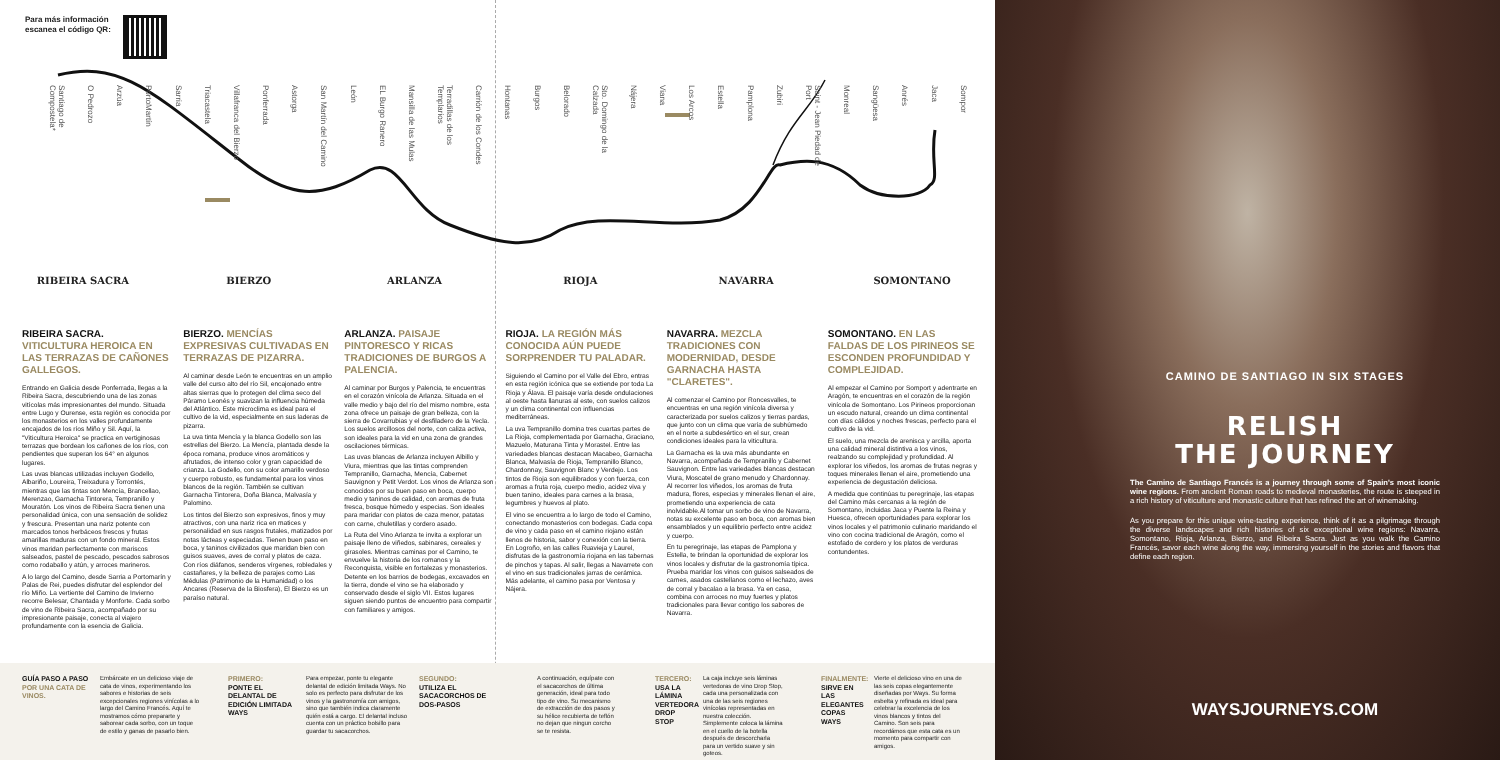Para más información
escanea el código QR:
Santiago de Compostela* O Pedrozo Arzúa PortoMartín Sarria Triacastela Villafranca del Bierzo Ponferrada Astorga San Martín del Camino León EL Burgo Ranero Mansilla de las Mulas Terradillas de los Templarios Carrión de los Condes Hontanas Burgos Belorado Sto. Domingo de la Calzada Nájera Viana Los Arcos Estella Pamplona Zubiri Saint - Jean Piedad de Port Monreal Sangüesa Anrés Jaca Sompor
RIBEIRA SACRA BIERZO ARLANZA RIOJA NAVARRA SOMONTANO
RIBEIRA SACRA. VITICULTURA HEROICA EN LAS TERRAZAS DE CAÑONES GALLEGOS.
Entrando en Galicia desde Ponferrada, llegas a la Ribeira Sacra, descubriendo una de las zonas vitícolas más impresionantes del mundo. Situada entre Lugo y Ourense, esta región es conocida por los monasterios en los valles profundamente encajados de los ríos Miño y Sil. Aquí, la "Viticultura Heroica" se practica en vertiginosas terrazas que bordean los cañones de los ríos, con pendientes que superan los 64° en algunos lugares.
Las uvas blancas utilizadas incluyen Godello, Albariño, Loureira, Treixadura y Torrontés, mientras que las tintas son Mencía, Brancellao, Merenzao, Garnacha Tintorera, Tempranillo y Mouratón. Los vinos de Ribeira Sacra tienen una personalidad única, con una sensación de solidez y frescura. Presentan una nariz potente con marcados tonos herbáceos frescos y frutas amarillas maduras con un fondo mineral. Estos vinos maridan perfectamente con mariscos salseados, pastel de pescado, pescados sabrosos como rodaballo y atún, y arroces marineros.
A lo largo del Camino, desde Sarria a Portomarín y Palas de Rei, puedes disfrutar del esplendor del río Miño. La vertiente del Camino de Invierno recorre Belesar, Chantada y Monforte. Cada sorbo de vino de Ribeira Sacra, acompañado por su impresionante paisaje, conecta al viajero profundamente con la esencia de Galicia.
BIERZO. MENCÍAS EXPRESIVAS CULTIVADAS EN TERRAZAS DE PIZARRA.
Al caminar desde León te encuentras en un amplio valle del curso alto del río Sil, encajonado entre altas sierras que lo protegen del clima seco del Páramo Leonés y suavizan la influencia húmeda del Atlántico. Este microclima es ideal para el cultivo de la vid, especialmente en sus laderas de pizarra.
La uva tinta Mencía y la blanca Godello son las estrellas del Bierzo. La Mencía, plantada desde la época romana, produce vinos aromáticos y afrutados, de intenso color y gran capacidad de crianza. La Godello, con su color amarillo verdoso y cuerpo robusto, es fundamental para los vinos blancos de la región. También se cultivan Garnacha Tintorera, Doña Blanca, Malvasía y Palomino.
Los tintos del Bierzo son expresivos, finos y muy atractivos, con una nariz rica en matices y personalidad en sus rasgos frutales, matizados por notas lácteas y especiadas. Tienen buen paso en boca, y taninos civilizados que maridan bien con guisos suaves, aves de corral y platos de caza. Con ríos diáfanos, senderos vírgenes, robledales y castañares, y la belleza de parajes como Las Médulas (Patrimonio de la Humanidad) o los Ancares (Reserva de la Biosfera), El Bierzo es un paraíso natural.
ARLANZA. PAISAJE PINTORESCO Y RICAS TRADICIONES DE BURGOS A PALENCIA.
Al caminar por Burgos y Palencia, te encuentras en el corazón vinícola de Arlanza. Situada en el valle medio y bajo del río del mismo nombre, esta zona ofrece un paisaje de gran belleza, con la sierra de Covarrubias y el desfiladero de la Yecla. Los suelos arcillosos del norte, con caliza activa, son ideales para la vid en una zona de grandes oscilaciones térmicas.
Las uvas blancas de Arlanza incluyen Albillo y Viura, mientras que las tintas comprenden Tempranillo, Garnacha, Mencía, Cabernet Sauvignon y Petit Verdot. Los vinos de Arlanza son conocidos por su buen paso en boca, cuerpo medio y taninos de calidad, con aromas de fruta fresca, bosque húmedo y especias. Son ideales para maridar con platos de caza menor, patatas con carne, chuletillas y cordero asado.
La Ruta del Vino Arlanza te invita a explorar un paisaje lleno de viñedos, sabinares, cereales y girasoles. Mientras caminas por el Camino, te envuelve la historia de los romanos y la Reconquista, visible en fortalezas y monasterios. Detente en los barrios de bodegas, excavados en la tierra, donde el vino se ha elaborado y conservado desde el siglo VII. Estos lugares siguen siendo puntos de encuentro para compartir con familiares y amigos.
RIOJA. LA REGIÓN MÁS CONOCIDA AÚN PUEDE SORPRENDER TU PALADAR.
Siguiendo el Camino por el Valle del Ebro, entras en esta región icónica que se extiende por toda La Rioja y Álava. El paisaje varía desde ondulaciones al oeste hasta llanuras al este, con suelos calizos y un clima continental con influencias mediterráneas.
La uva Tempranillo domina tres cuartas partes de La Rioja, complementada por Garnacha, Graciano, Mazuelo, Maturana Tinta y Morastel. Entre las variedades blancas destacan Macabeo, Garnacha Blanca, Malvasía de Rioja, Tempranillo Blanco, Chardonnay, Sauvignon Blanc y Verdejo. Los tintos de Rioja son equilibrados y con fuerza, con aromas a fruta roja, cuerpo medio, acidez viva y buen tanino, ideales para carnes a la brasa, legumbres y huevos al plato.
El vino se encuentra a lo largo de todo el Camino, conectando monasterios con bodegas. Cada copa de vino y cada paso en el camino riojano están llenos de historia, sabor y conexión con la tierra. En Logroño, en las calles Ruavieja y Laurel, disfrutas de la gastronomía riojana en las tabernas de pinchos y tapas. Al salir, llegas a Navarrete con el vino en sus tradicionales jarras de cerámica. Más adelante, el camino pasa por Ventosa y Nájera.
NAVARRA. MEZCLA TRADICIONES CON MODERNIDAD, DESDE GARNACHA HASTA "CLARETES".
Al comenzar el Camino por Roncesvalles, te encuentras en una región vinícola diversa y caracterizada por suelos calizos y tierras pardas, que junto con un clima que varía de subhúmedo en el norte a subdesértico en el sur, crean condiciones ideales para la viticultura.
La Garnacha es la uva más abundante en Navarra, acompañada de Tempranillo y Cabernet Sauvignon. Entre las variedades blancas destacan Viura, Moscatel de grano menudo y Chardonnay. Al recorrer los viñedos, los aromas de fruta madura, flores, especias y minerales llenan el aire, prometiendo una experiencia de cata inolvidable.Al tomar un sorbo de vino de Navarra, notas su excelente paso en boca, con aromas bien ensamblados y un equilibrio perfecto entre acidez y cuerpo.
En tu peregrinaje, las etapas de Pamplona y Estella, te brindan la oportunidad de explorar los vinos locales y disfrutar de la gastronomía típica. Prueba maridar los vinos con guisos salseados de carnes, asados castellanos como el lechazo, aves de corral y bacalao a la brasa. Ya en casa, combina con arroces no muy fuertes y platos tradicionales para llevar contigo los sabores de Navarra.
SOMONTANO. EN LAS FALDAS DE LOS PIRINEOS SE ESCONDEN PROFUNDIDAD Y COMPLEJIDAD.
Al empezar el Camino por Somport y adentrarte en Aragón, te encuentras en el corazón de la región vinícola de Somontano. Los Pirineos proporcionan un escudo natural, creando un clima continental con días cálidos y noches frescas, perfecto para el cultivo de la vid.
El suelo, una mezcla de arenisca y arcilla, aporta una calidad mineral distintiva a los vinos, realzando su complejidad y profundidad. Al explorar los viñedos, los aromas de frutas negras y toques minerales llenan el aire, prometiendo una experiencia de degustación deliciosa.
A medida que continúas tu peregrinaje, las etapas del Camino más cercanas a la región de Somontano, incluidas Jaca y Puente la Reina y Huesca, ofrecen oportunidades para explorar los vinos locales y el patrimonio culinario maridando el vino con cocina tradicional de Aragón, como el estofado de cordero y los platos de verduras contundentes.
GUÍA PASO A PASO POR UNA CATA DE VINOS.
Embárcate en un delicioso viaje de cata de vinos, experimentando los sabores e historias de seis excepcionales regiones vinícolas a lo largo del Camino Francés. Aquí te mostramos cómo prepararte y saborear cada sorbo, con un toque de estilo y ganas de pasarlo bien.
PRIMERO:
PONTE EL DELANTAL DE EDICIÓN LIMITADA WAYS
Para empezar, ponte tu elegante delantal de edición limitada Ways. No solo es perfecto para disfrutar de los vinos y la gastronomía con amigos, sino que también indica claramente quién está a cargo. El delantal incluso cuenta con un práctico bolsillo para guardar tu sacacorchos.
SEGUNDO:
UTILIZA EL SACACORCHOS DE DOS-PASOS
A continuación, equípate con el sacacorchos de última generación, ideal para todo tipo de vino. Su mecanismo de extracción de dos pasos y su hélice recubierta de teflón no dejan que ningun corcho se te resista.
TERCERO:
USA LA LÁMINA VERTEDORA DROP STOP
La caja incluye seis láminas vertedoras de vino Drop Stop, cada una personalizada con una de las seis regiones vinícolas representadas en nuestra colección. Simplemente coloca la lámina en el cuello de la botella después de descorcharla para un vertido suave y sin goteos.
FINALMENTE:
SIRVE EN LAS ELEGANTES COPAS WAYS
Vierte el delicioso vino en una de las seis copas elegantemente diseñadas por Ways. Su forma esbelta y refinada es ideal para celebrar la excelencia de los vinos blancos y tintos del Camino. Son seis para recordámos que esta cata es un momento para compartir con amigos.
CAMINO DE SANTIAGO IN SIX STAGES
RELISH
THE JOURNEY
The Camino de Santiago Francés is a journey through some of Spain's most iconic wine regions. From ancient Roman roads to medieval monasteries, the route is steeped in a rich history of viticulture and monastic culture that has refined the art of winemaking.
As you prepare for this unique wine-tasting experience, think of it as a pilgrimage through the diverse landscapes and rich histories of six exceptional wine regions: Navarra, Somontano, Rioja, Arlanza, Bierzo, and Ribeira Sacra. Just as you walk the Camino Francés, savor each wine along the way, immersing yourself in the stories and flavors that define each region.
WAYSJOURNEYS.COM